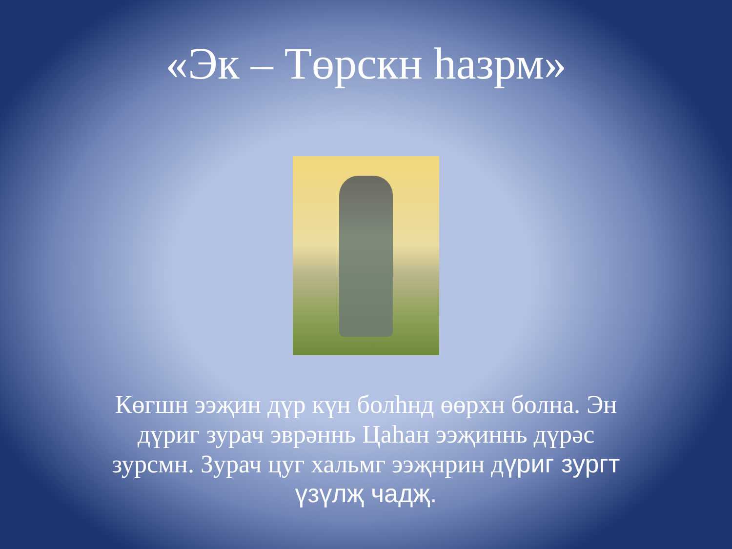«Эк – Төрскн һазрм»
Көгшн ээҗин дүр күн болһнд өөрхн болна. Эн дүриг зурач эврәннь Цаһан ээҗиннь дүрәс зурсмн. Зурач цуг хальмг ээҗнрин дүриг зургт үзүлҗ чадҗ.